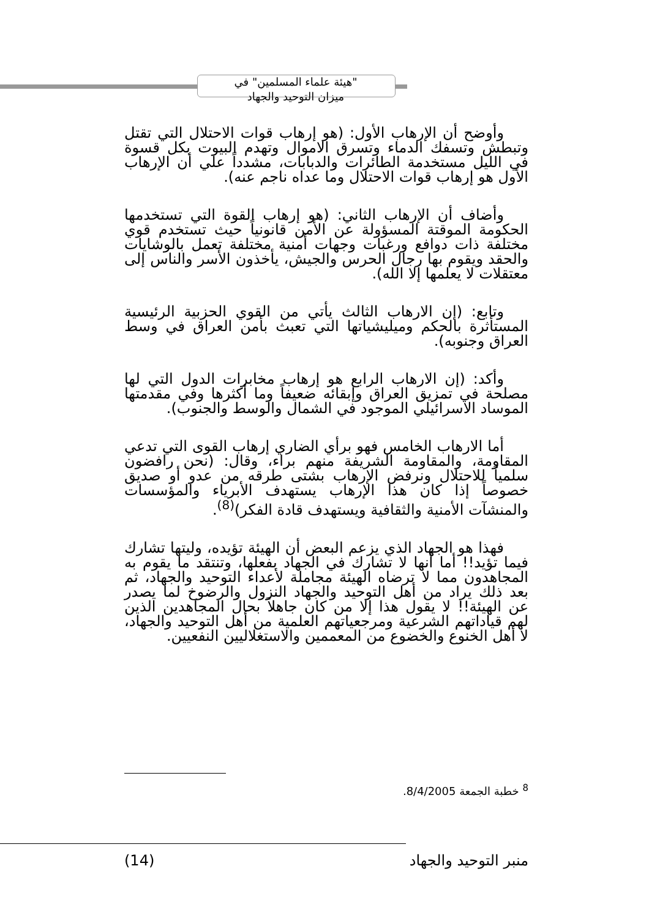"هيئة علماء المسلمين" في
ميزان التوحيد والجهاد
وأوضح أن الإرهاب الأول: (هو إرهاب قوات الاحتلال التي تقتل وتبطش وتسفك الدماء وتسرق الاموال وتهدم البيوت بكل قسوة في الليل مستخدمة الطائرات والدبابات، مشدداً علي أن الإرهاب الأول هو إرهاب قوات الاحتلال وما عداه ناجم عنه).
وأضاف أن الإرهاب الثاني: (هو إرهاب القوة التي تستخدمها الحكومة الموقتة المسؤولة عن الأمن قانونياً حيث تستخدم قوي مختلفة ذات دوافع ورغبات وجهات أمنية مختلفة تعمل بالوشايات والحقد ويقوم بها رجال الحرس والجيش، يأخذون الأسر والناس إلى معتقلات لا يعلمها إلا الله).
وتابع: (إن الارهاب الثالث يأتي من القوي الحزبية الرئيسية المستأثرة بالحكم وميليشياتها التي تعبث بأمن العراق في وسط العراق وجنوبه).
وأكد: (إن الارهاب الرابع هو إرهاب مخابرات الدول التي لها مصلحة في تمزيق العراق وإبقائه ضعيفاً وما أكثرها وفي مقدمتها الموساد الاسرائيلي الموجود في الشمال والوسط والجنوب).
أما الارهاب الخامس فهو برأي الضاري إرهاب القوى التي تدعي المقاومة، والمقاومة الشريفة منهم براء، وقال: (نحن رافضون سلمياً للاحتلال ونرفض الإرهاب بشتى طرقه من عدو أو صديق خصوصاً إذا كان هذا الإرهاب يستهدف الأبرياء والمؤسسات والمنشآت الأمنية والثقافية ويستهدف قادة الفكر)<sup>(8)</sup>.
فهذا هو الجهاد الذي يزعم البعض أن الهيئة تؤيده، وليتها تشارك فيما تؤيد!! أما أنها لا تشارك في الجهاد بفعلها، وتنتقد ما يقوم به المجاهدون مما لا ترضاه الهيئة مجاملة لأعداء التوحيد والجهاد، ثم بعد ذلك يراد من أهل التوحيد والجهاد النزول والرضوخ لما يصدر عن الهيئة!! لا يقول هذا إلا من كان جاهلاً بحال المجاهدين الذين لهم قياداتهم الشرعية ومرجعياتهم العلمية من أهل التوحيد والجهاد، لا أهل الخنوع والخضوع من المعممين والاستغلاليين النفعيين.
<sup>8</sup> خطبة الجمعة 8/4/2005.
(14) منبر التوحيد والجهاد